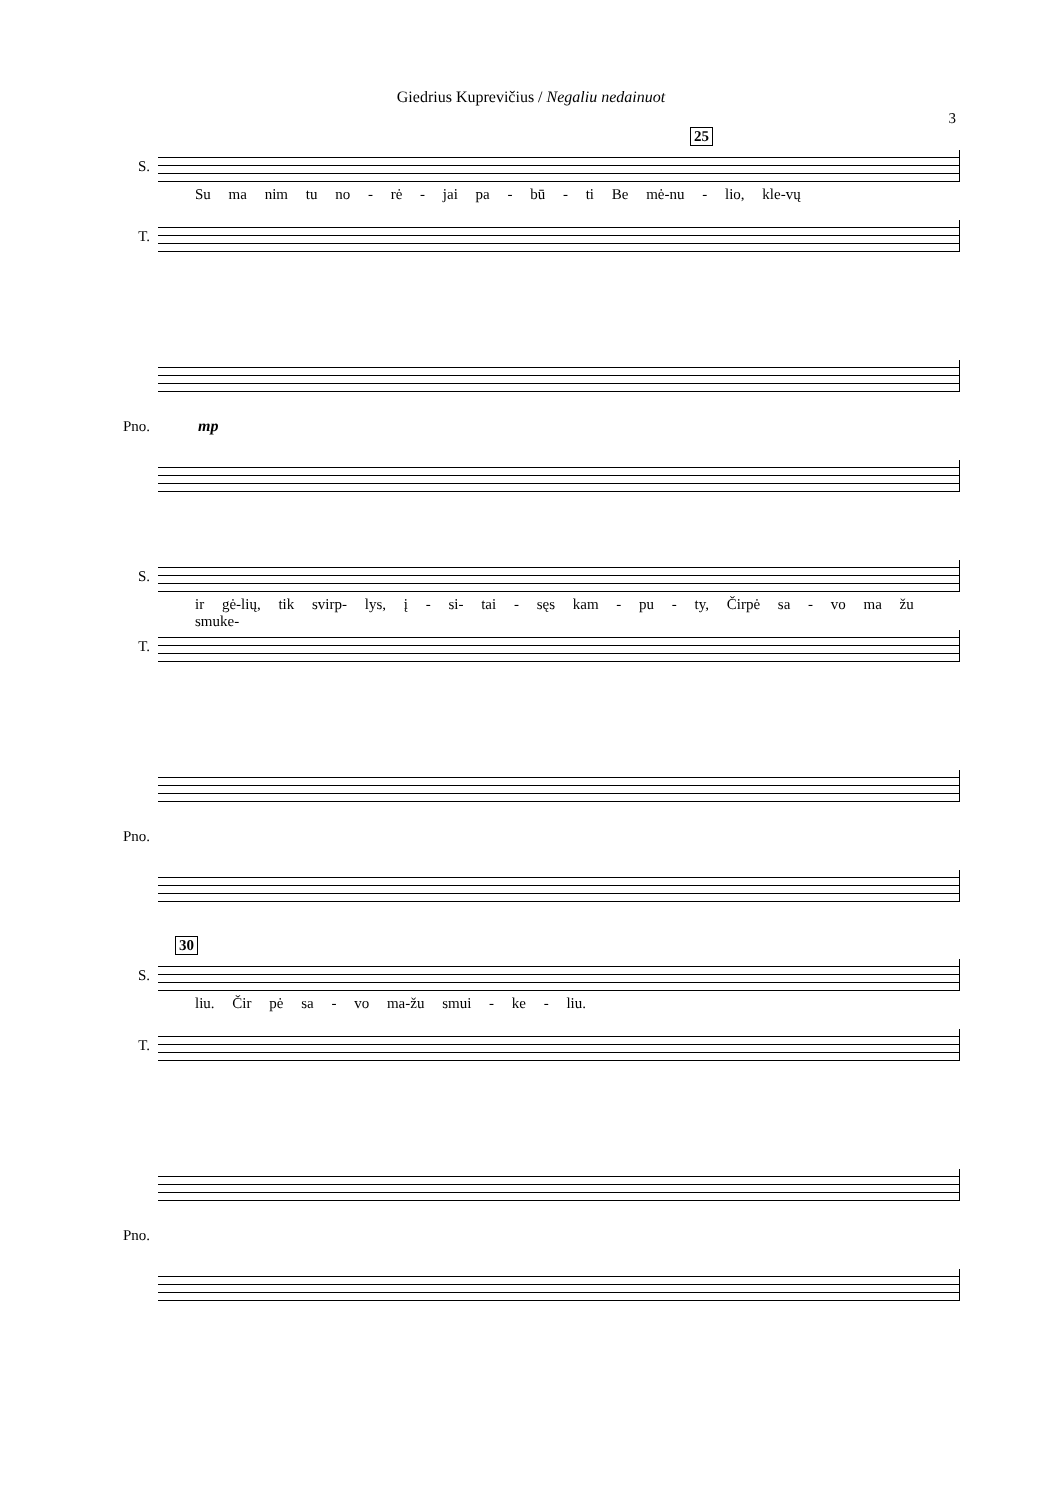Giedrius Kuprevičius / Negaliu nedainuot
3
25
S.
Su ma nim tu no - rė - jai pa - bū - ti Be mė-nu - lio, kle-vų
T.
Pno. mp
S.
ir gė-lių, tik svirp- lys, į - si- tai - sęs kam - pu - ty, Čirpė sa - vo ma žu smuke-
T.
Pno.
30
S.
liu. Čir pė sa - vo ma-žu smui - ke - liu.
T.
Pno.